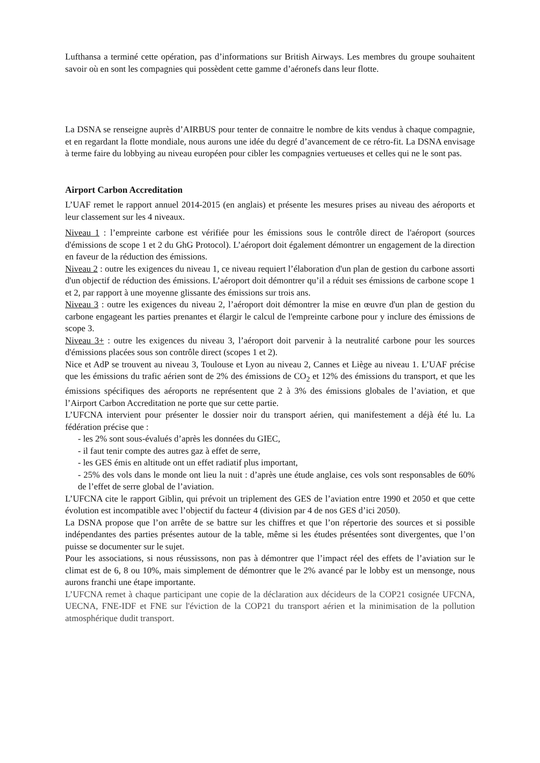Lufthansa a terminé cette opération, pas d’informations sur British Airways. Les membres du groupe souhaitent savoir où en sont les compagnies qui possèdent cette gamme d’aéronefs dans leur flotte.
La DSNA se renseigne auprès d’AIRBUS pour tenter de connaitre le nombre de kits vendus à chaque compagnie, et en regardant la flotte mondiale, nous aurons une idée du degré d’avancement de ce rétro-fit. La DSNA envisage à terme faire du lobbying au niveau européen pour cibler les compagnies vertueuses et celles qui ne le sont pas.
Airport Carbon Accreditation
L’UAF remet le rapport annuel 2014-2015 (en anglais) et présente les mesures prises au niveau des aéroports et leur classement sur les 4 niveaux.
Niveau 1 : l’empreinte carbone est vérifiée pour les émissions sous le contrôle direct de l'aéroport (sources d'émissions de scope 1 et 2 du GhG Protocol). L’aéroport doit également démontrer un engagement de la direction en faveur de la réduction des émissions.
Niveau 2 : outre les exigences du niveau 1, ce niveau requiert l’élaboration d'un plan de gestion du carbone assorti d'un objectif de réduction des émissions. L’aéroport doit démontrer qu’il a réduit ses émissions de carbone scope 1 et 2, par rapport à une moyenne glissante des émissions sur trois ans.
Niveau 3 : outre les exigences du niveau 2, l’aéroport doit démontrer la mise en œuvre d'un plan de gestion du carbone engageant les parties prenantes et élargir le calcul de l'empreinte carbone pour y inclure des émissions de scope 3.
Niveau 3+ : outre les exigences du niveau 3, l’aéroport doit parvenir à la neutralité carbone pour les sources d'émissions placées sous son contrôle direct (scopes 1 et 2).
Nice et AdP se trouvent au niveau 3, Toulouse et Lyon au niveau 2, Cannes et Liège au niveau 1. L’UAF précise que les émissions du trafic aérien sont de 2% des émissions de CO<sub>2</sub> et 12% des émissions du transport, et que les émissions spécifiques des aéroports ne représentent que 2 à 3% des émissions globales de l’aviation, et que l’Airport Carbon Accreditation ne porte que sur cette partie.
L’UFCNA intervient pour présenter le dossier noir du transport aérien, qui manifestement a déjà été lu. La fédération précise que :
- les 2% sont sous-évalués d’après les données du GIEC,
- il faut tenir compte des autres gaz à effet de serre,
- les GES émis en altitude ont un effet radiatif plus important,
- 25% des vols dans le monde ont lieu la nuit : d’après une étude anglaise, ces vols sont responsables de 60% de l’effet de serre global de l’aviation.
L’UFCNA cite le rapport Giblin, qui prévoit un triplement des GES de l’aviation entre 1990 et 2050 et que cette évolution est incompatible avec l’objectif du facteur 4 (division par 4 de nos GES d’ici 2050).
La DSNA propose que l’on arrête de se battre sur les chiffres et que l’on répertorie des sources et si possible indépendantes des parties présentes autour de la table, même si les études présentées sont divergentes, que l’on puisse se documenter sur le sujet.
Pour les associations, si nous réussissons, non pas à démontrer que l’impact réel des effets de l’aviation sur le climat est de 6, 8 ou 10%, mais simplement de démontrer que le 2% avancé par le lobby est un mensonge, nous aurons franchi une étape importante.
L’UFCNA remet à chaque participant une copie de la déclaration aux décideurs de la COP21 cosignée UFCNA, UECNA, FNE-IDF et FNE sur l'éviction de la COP21 du transport aérien et la minimisation de la pollution atmosphérique dudit transport.